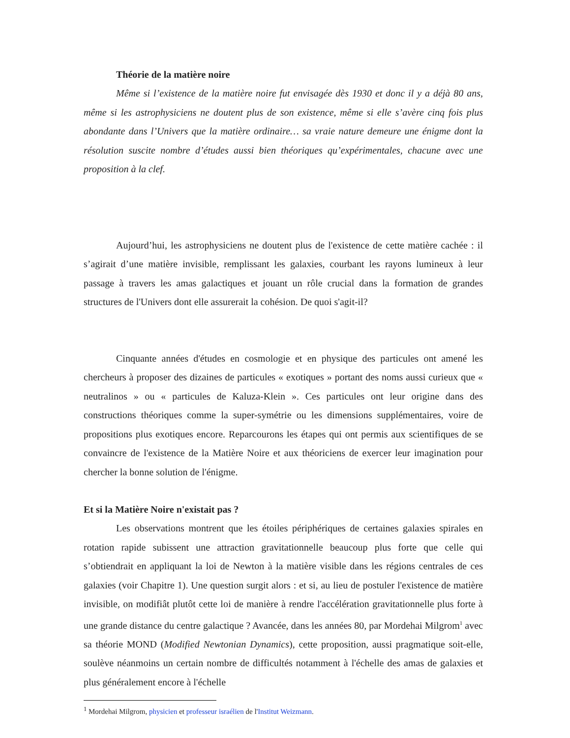Théorie de la matière noire
Même si l’existence de la matière noire fut envisagée dès 1930 et donc il y a déjà 80 ans, même si les astrophysiciens ne doutent plus de son existence, même si elle s’avère cinq fois plus abondante dans l’Univers que la matière ordinaire… sa vraie nature demeure une énigme dont la résolution suscite nombre d’études aussi bien théoriques qu’expérimentales, chacune avec une proposition à la clef.
Aujourd’hui, les astrophysiciens ne doutent plus de l'existence de cette matière cachée : il s’agirait d’une matière invisible, remplissant les galaxies, courbant les rayons lumineux à leur passage à travers les amas galactiques et jouant un rôle crucial dans la formation de grandes structures de l'Univers dont elle assurerait la cohésion. De quoi s'agit-il?
Cinquante années d'études en cosmologie et en physique des particules ont amené les chercheurs à proposer des dizaines de particules « exotiques » portant des noms aussi curieux que « neutralinos » ou « particules de Kaluza-Klein ». Ces particules ont leur origine dans des constructions théoriques comme la super-symétrie ou les dimensions supplémentaires, voire de propositions plus exotiques encore. Reparcourons les étapes qui ont permis aux scientifiques de se convaincre de l'existence de la Matière Noire et aux théoriciens de exercer leur imagination pour chercher la bonne solution de l'énigme.
Et si la Matière Noire n'existait pas ?
Les observations montrent que les étoiles périphériques de certaines galaxies spirales en rotation rapide subissent une attraction gravitationnelle beaucoup plus forte que celle qui s’obtiendrait en appliquant la loi de Newton à la matière visible dans les régions centrales de ces galaxies (voir Chapitre 1). Une question surgit alors : et si, au lieu de postuler l'existence de matière invisible, on modifiât plutôt cette loi de manière à rendre l'accélération gravitationnelle plus forte à une grande distance du centre galactique ? Avancée, dans les années 80, par Mordehai Milgrom<sup>1</sup> avec sa théorie MOND (Modified Newtonian Dynamics), cette proposition, aussi pragmatique soit-elle, soulève néanmoins un certain nombre de difficultés notamment à l'échelle des amas de galaxies et plus généralement encore à l'échelle
<sup>1</sup> Mordehai Milgrom, physicien et professeur israélien de l'Institut Weizmann.